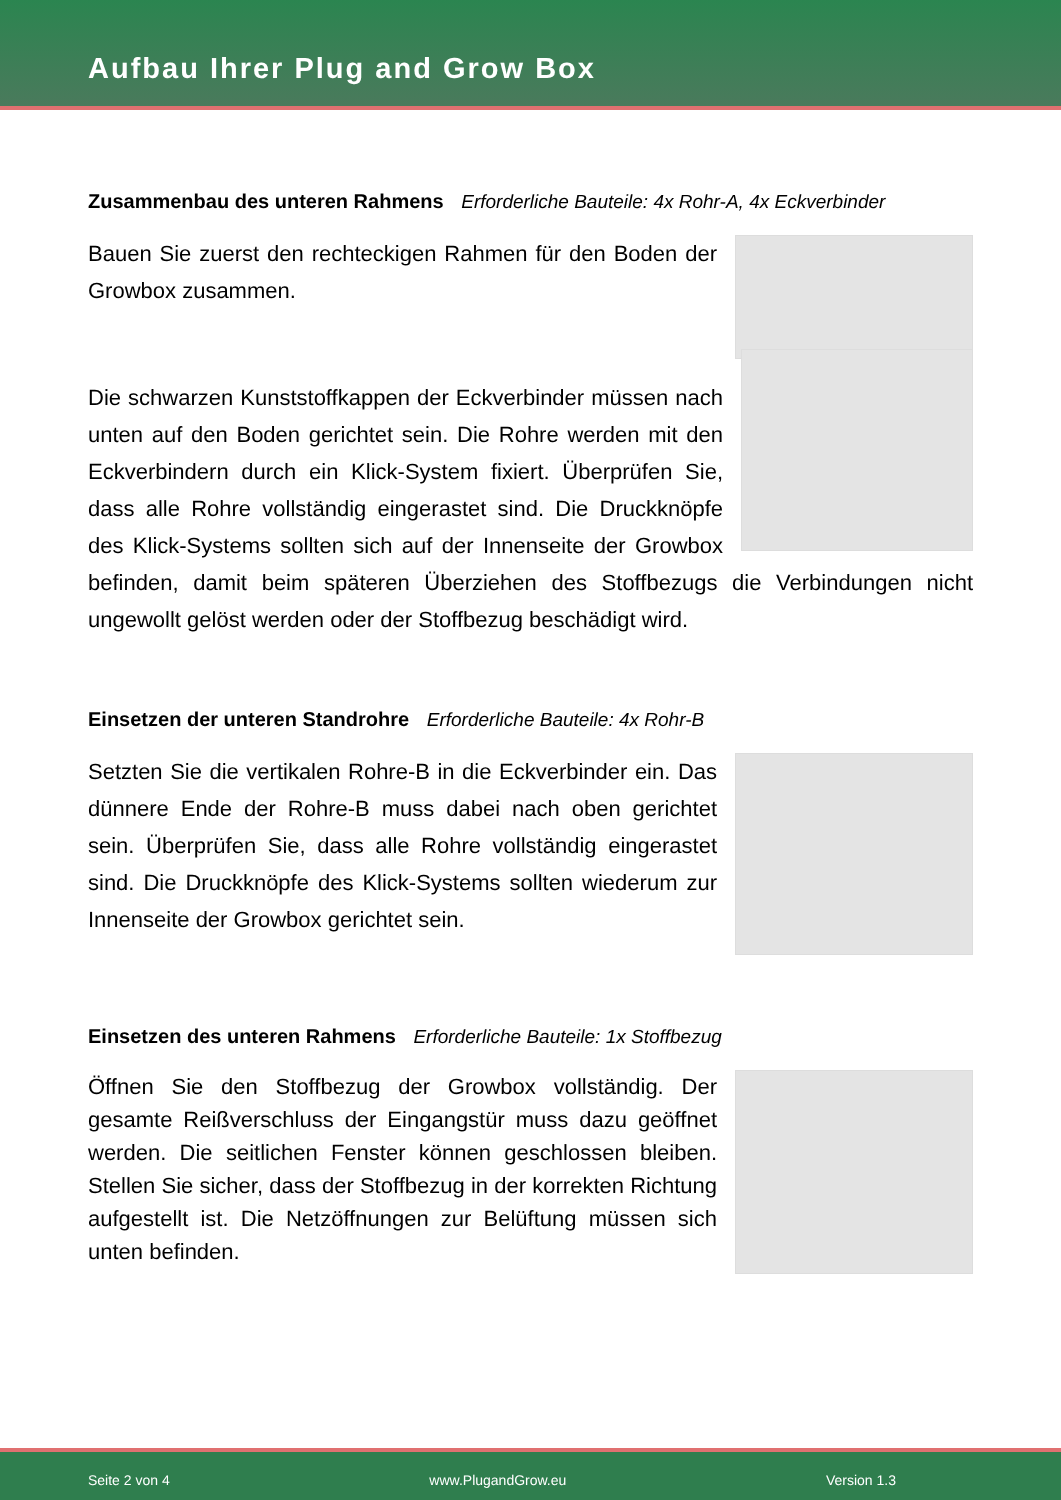Aufbau Ihrer Plug and Grow Box
Zusammenbau des unteren Rahmens Erforderliche Bauteile: 4x Rohr-A, 4x Eckverbinder
Bauen Sie zuerst den rechteckigen Rahmen für den Boden der Growbox zusammen.
Die schwarzen Kunststoffkappen der Eckverbinder müssen nach unten auf den Boden gerichtet sein. Die Rohre werden mit den Eckverbindern durch ein Klick-System fixiert. Überprüfen Sie, dass alle Rohre vollständig eingerastet sind. Die Druckknöpfe des Klick-Systems sollten sich auf der Innenseite der Growbox befinden, damit beim späteren Überziehen des Stoffbezugs die Verbindungen nicht ungewollt gelöst werden oder der Stoffbezug beschädigt wird.
Einsetzen der unteren Standrohre Erforderliche Bauteile: 4x Rohr-B
Setzten Sie die vertikalen Rohre-B in die Eckverbinder ein. Das dünnere Ende der Rohre-B muss dabei nach oben gerichtet sein. Überprüfen Sie, dass alle Rohre vollständig eingerastet sind. Die Druckknöpfe des Klick-Systems sollten wiederum zur Innenseite der Growbox gerichtet sein.
Einsetzen des unteren Rahmens Erforderliche Bauteile: 1x Stoffbezug
Öffnen Sie den Stoffbezug der Growbox vollständig. Der gesamte Reißverschluss der Eingangstür muss dazu geöffnet werden. Die seitlichen Fenster können geschlossen bleiben. Stellen Sie sicher, dass der Stoffbezug in der korrekten Richtung aufgestellt ist. Die Netzöffnungen zur Belüftung müssen sich unten befinden.
Seite 2 von 4 www.PlugandGrow.eu Version 1.3